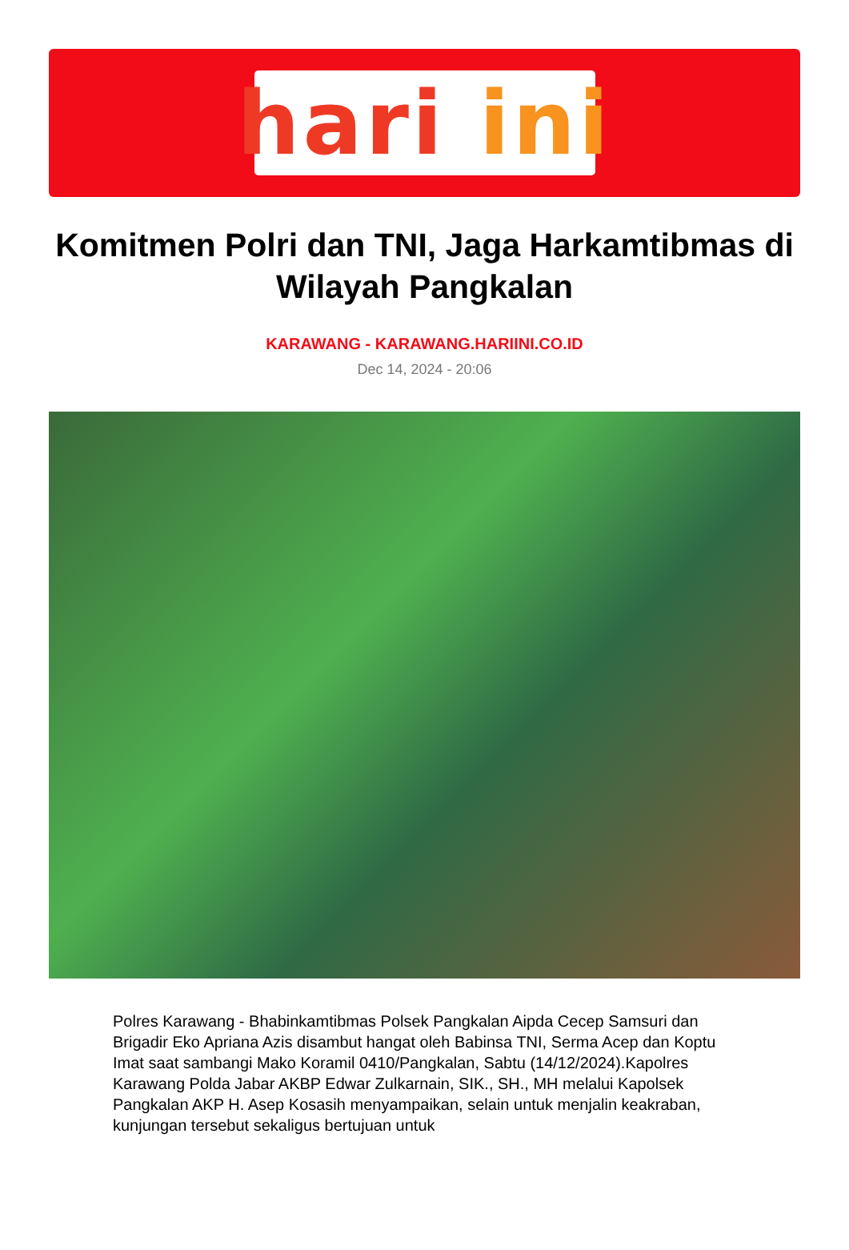hari ini
Komitmen Polri dan TNI, Jaga Harkamtibmas di Wilayah Pangkalan
KARAWANG - KARAWANG.HARIINI.CO.ID
Dec 14, 2024 - 20:06
Polres Karawang - Bhabinkamtibmas Polsek Pangkalan Aipda Cecep Samsuri dan Brigadir Eko Apriana Azis disambut hangat oleh Babinsa TNI, Serma Acep dan Koptu Imat saat sambangi Mako Koramil 0410/Pangkalan, Sabtu (14/12/2024).Kapolres Karawang Polda Jabar AKBP Edwar Zulkarnain, SIK., SH., MH melalui Kapolsek Pangkalan AKP H. Asep Kosasih menyampaikan, selain untuk menjalin keakraban, kunjungan tersebut sekaligus bertujuan untuk